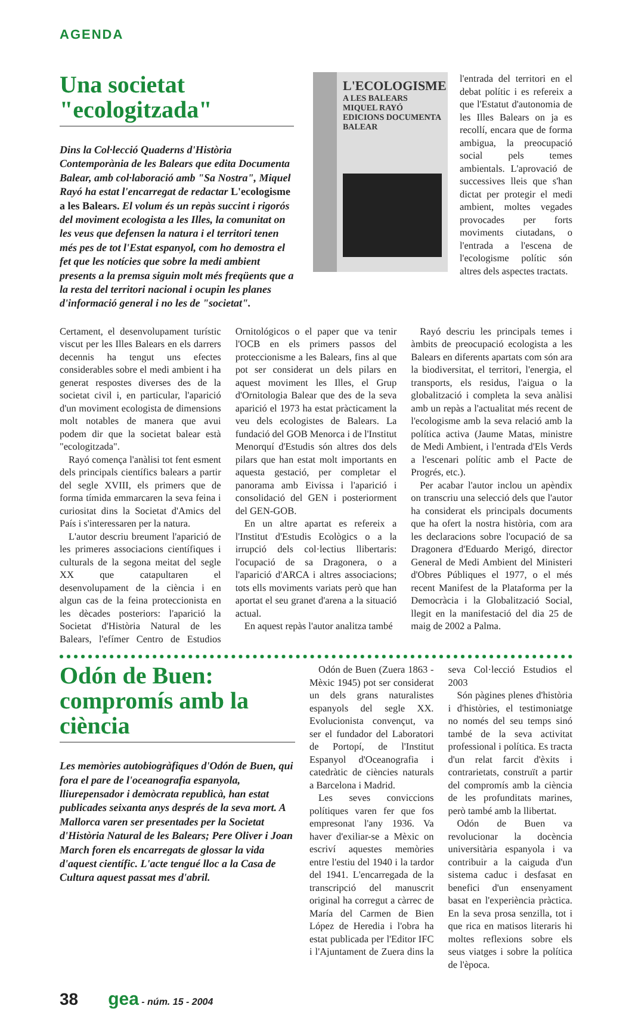AGENDA
Una societat "ecologitzada"
Dins la Col·lecció Quaderns d'Història Contemporània de les Balears que edita Documenta Balear, amb col·laboració amb "Sa Nostra", Miquel Rayó ha estat l'encarregat de redactar L'ecologisme a les Balears. El volum és un repàs succint i rigorós del moviment ecologista a les Illes, la comunitat on les veus que defensen la natura i el territori tenen més pes de tot l'Estat espanyol, com ho demostra el fet que les notícies que sobre la medi ambient presents a la premsa siguin molt més freqüents que a la resta del territori nacional i ocupin les planes d'informació general i no les de "societat".
L'ECOLOGISME
A LES BALEARS
MIQUEL RAYÓ
EDICIONS DOCUMENTA BALEAR
l'entrada del territori en el debat polític i es refereix a que l'Estatut d'autonomia de les Illes Balears on ja es recollí, encara que de forma ambigua, la preocupació social pels temes ambientals. L'aprovació de successives lleis que s'han dictat per protegir el medi ambient, moltes vegades provocades per forts moviments ciutadans, o l'entrada a l'escena de l'ecologisme polític són altres dels aspectes tractats.
Certament, el desenvolupament turístic viscut per les Illes Balears en els darrers decennis ha tengut uns efectes considerables sobre el medi ambient i ha generat respostes diverses des de la societat civil i, en particular, l'aparició d'un moviment ecologista de dimensions molt notables de manera que avui podem dir que la societat balear està "ecologitzada".
Rayó comença l'anàlisi tot fent esment dels principals científics balears a partir del segle XVIII, els primers que de forma tímida emmarcaren la seva feina i curiositat dins la Societat d'Amics del País i s'interessaren per la natura.
L'autor descriu breument l'aparició de les primeres associacions científiques i culturals de la segona meitat del segle XX que catapultaren el desenvolupament de la ciència i en algun cas de la feina proteccionista en les dècades posteriors: l'aparició la Societat d'Història Natural de les Balears, l'efímer Centro de Estudios Ornitológicos o el paper que va tenir l'OCB en els primers passos del proteccionisme a les Balears, fins al que pot ser considerat un dels pilars en aquest moviment les Illes, el Grup d'Ornitologia Balear que des de la seva aparició el 1973 ha estat pràcticament la veu dels ecologistes de Balears. La fundació del GOB Menorca i de l'Institut Menorquí d'Estudis són altres dos dels pilars que han estat molt importants en aquesta gestació, per completar el panorama amb Eivissa i l'aparició i consolidació del GEN i posteriorment del GEN-GOB.
En un altre apartat es refereix a l'Institut d'Estudis Ecològics o a la irrupció dels col·lectius llibertaris: l'ocupació de sa Dragonera, o a l'aparició d'ARCA i altres associacions; tots ells moviments variats però que han aportat el seu granet d'arena a la situació actual.
En aquest repàs l'autor analitza també
Rayó descriu les principals temes i àmbits de preocupació ecologista a les Balears en diferents apartats com són ara la biodiversitat, el territori, l'energia, el transports, els residus, l'aigua o la globalització i completa la seva anàlisi amb un repàs a l'actualitat més recent de l'ecologisme amb la seva relació amb la política activa (Jaume Matas, ministre de Medi Ambient, i l'entrada d'Els Verds a l'escenari polític amb el Pacte de Progrés, etc.).
Per acabar l'autor inclou un apèndix on transcriu una selecció dels que l'autor ha considerat els principals documents que ha ofert la nostra història, com ara les declaracions sobre l'ocupació de sa Dragonera d'Eduardo Merigó, director General de Medi Ambient del Ministeri d'Obres Públiques el 1977, o el més recent Manifest de la Plataforma per la Democràcia i la Globalització Social, llegit en la manifestació del dia 25 de maig de 2002 a Palma.
Odón de Buen: compromís amb la ciència
Les memòries autobiogràfiques d'Odón de Buen, qui fora el pare de l'oceanografia espanyola, lliurepensador i demòcrata republicà, han estat publicades seixanta anys després de la seva mort. A Mallorca varen ser presentades per la Societat d'Història Natural de les Balears; Pere Oliver i Joan March foren els encarregats de glossar la vida d'aquest científic. L'acte tengué lloc a la Casa de Cultura aquest passat mes d'abril.
Odón de Buen (Zuera 1863 - Mèxic 1945) pot ser considerat un dels grans naturalistes espanyols del segle XX. Evolucionista convençut, va ser el fundador del Laboratori de Portopí, de l'Institut Espanyol d'Oceanografia i catedràtic de ciències naturals a Barcelona i Madrid.
Les seves conviccions polítiques varen fer que fos empresonat l'any 1936. Va haver d'exiliar-se a Mèxic on escriví aquestes memòries entre l'estiu del 1940 i la tardor del 1941. L'encarregada de la transcripció del manuscrit original ha corregut a càrrec de María del Carmen de Bien López de Heredia i l'obra ha estat publicada per l'Editor IFC i l'Ajuntament de Zuera dins la seva Col·lecció Estudios el 2003
Són pàgines plenes d'història i d'històries, el testimoniatge no només del seu temps sinó també de la seva activitat professional i política. Es tracta d'un relat farcit d'èxits i contrarietats, construït a partir del compromís amb la ciència de les profunditats marines, però també amb la llibertat.
Odón de Buen va revolucionar la docència universitària espanyola i va contribuir a la caiguda d'un sistema caduc i desfasat en benefici d'un ensenyament basat en l'experiència pràctica. En la seva prosa senzilla, tot i que rica en matisos literaris hi moltes reflexions sobre els seus viatges i sobre la política de l'època.
38 gea - núm. 15 - 2004